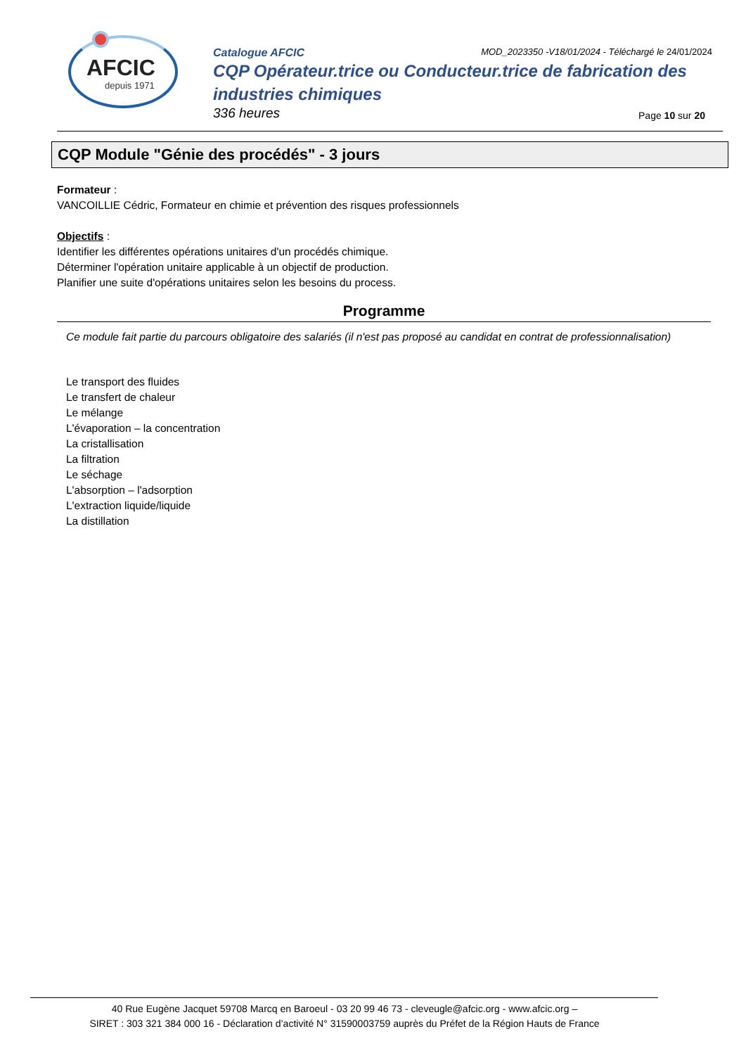AFCIC
depuis 1971
Catalogue AFCIC MOD_2023350 -V18/01/2024 - Téléchargé le 24/01/2024
CQP Opérateur.trice ou Conducteur.trice de fabrication des industries chimiques
336 heures Page 10 sur 20
CQP Module "Génie des procédés" - 3 jours
Formateur :
VANCOILLIE Cédric, Formateur en chimie et prévention des risques professionnels
Objectifs :
Identifier les différentes opérations unitaires d'un procédés chimique.
Déterminer l'opération unitaire applicable à un objectif de production.
Planifier une suite d'opérations unitaires selon les besoins du process.
Programme
Ce module fait partie du parcours obligatoire des salariés (il n'est pas proposé au candidat en contrat de professionnalisation)
Le transport des fluides
Le transfert de chaleur
Le mélange
L'évaporation – la concentration
La cristallisation
La filtration
Le séchage
L'absorption – l'adsorption
L'extraction liquide/liquide
La distillation
40 Rue Eugène Jacquet 59708 Marcq en Baroeul - 03 20 99 46 73 - cleveugle@afcic.org - www.afcic.org –
SIRET : 303 321 384 000 16 - Déclaration d’activité N° 31590003759 auprès du Préfet de la Région Hauts de France